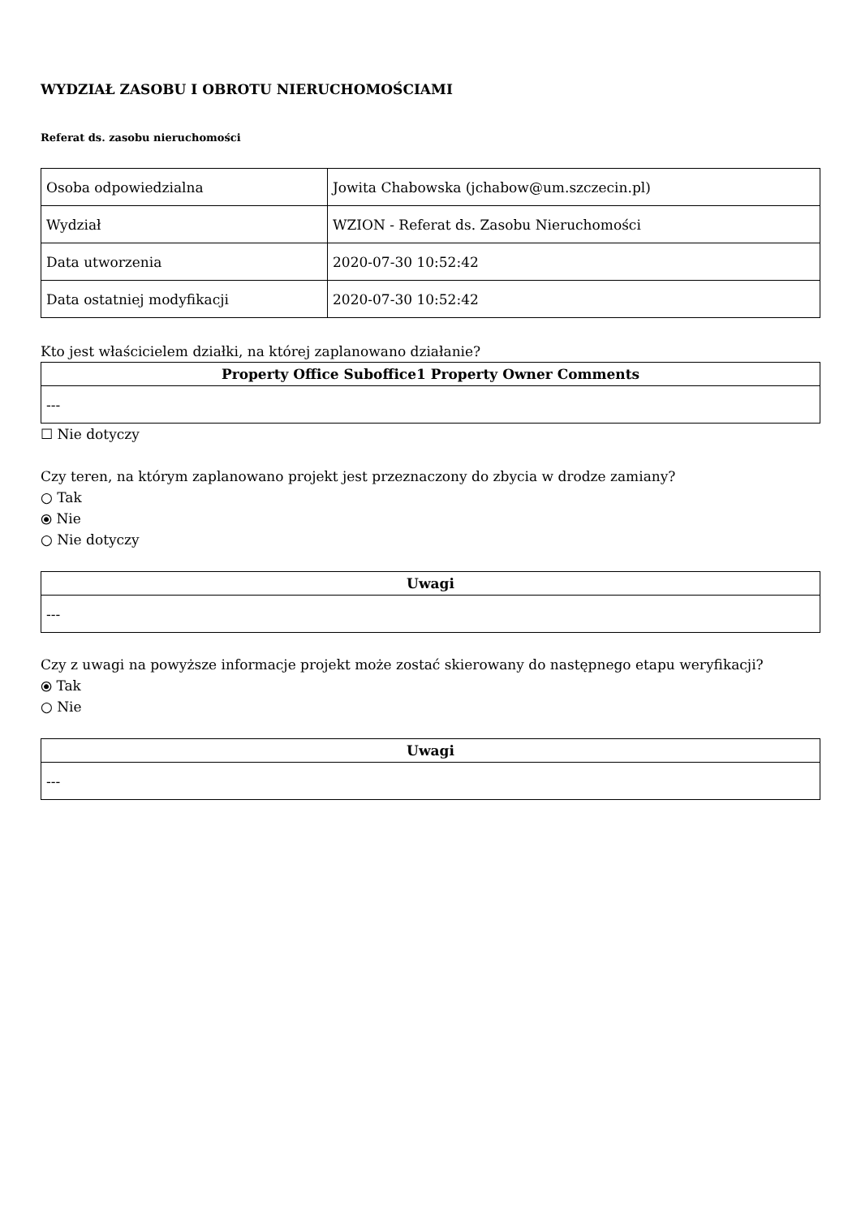WYDZIAŁ ZASOBU I OBROTU NIERUCHOMOŚCIAMI
Referat ds. zasobu nieruchomości
| Osoba odpowiedzialna | Jowita Chabowska (jchabow@um.szczecin.pl) |
| Wydział | WZION - Referat ds. Zasobu Nieruchomości |
| Data utworzenia | 2020-07-30 10:52:42 |
| Data ostatniej modyfikacji | 2020-07-30 10:52:42 |
Kto jest właścicielem działki, na której zaplanowano działanie?
| Property Office Suboffice1 Property Owner Comments |
| --- |
| --- |
☐ Nie dotyczy
Czy teren, na którym zaplanowano projekt jest przeznaczony do zbycia w drodze zamiany?
○ Tak
⦿ Nie
○ Nie dotyczy
| Uwagi |
| --- |
| --- |
Czy z uwagi na powyższe informacje projekt może zostać skierowany do następnego etapu weryfikacji?
⦿ Tak
○ Nie
| Uwagi |
| --- |
| --- |